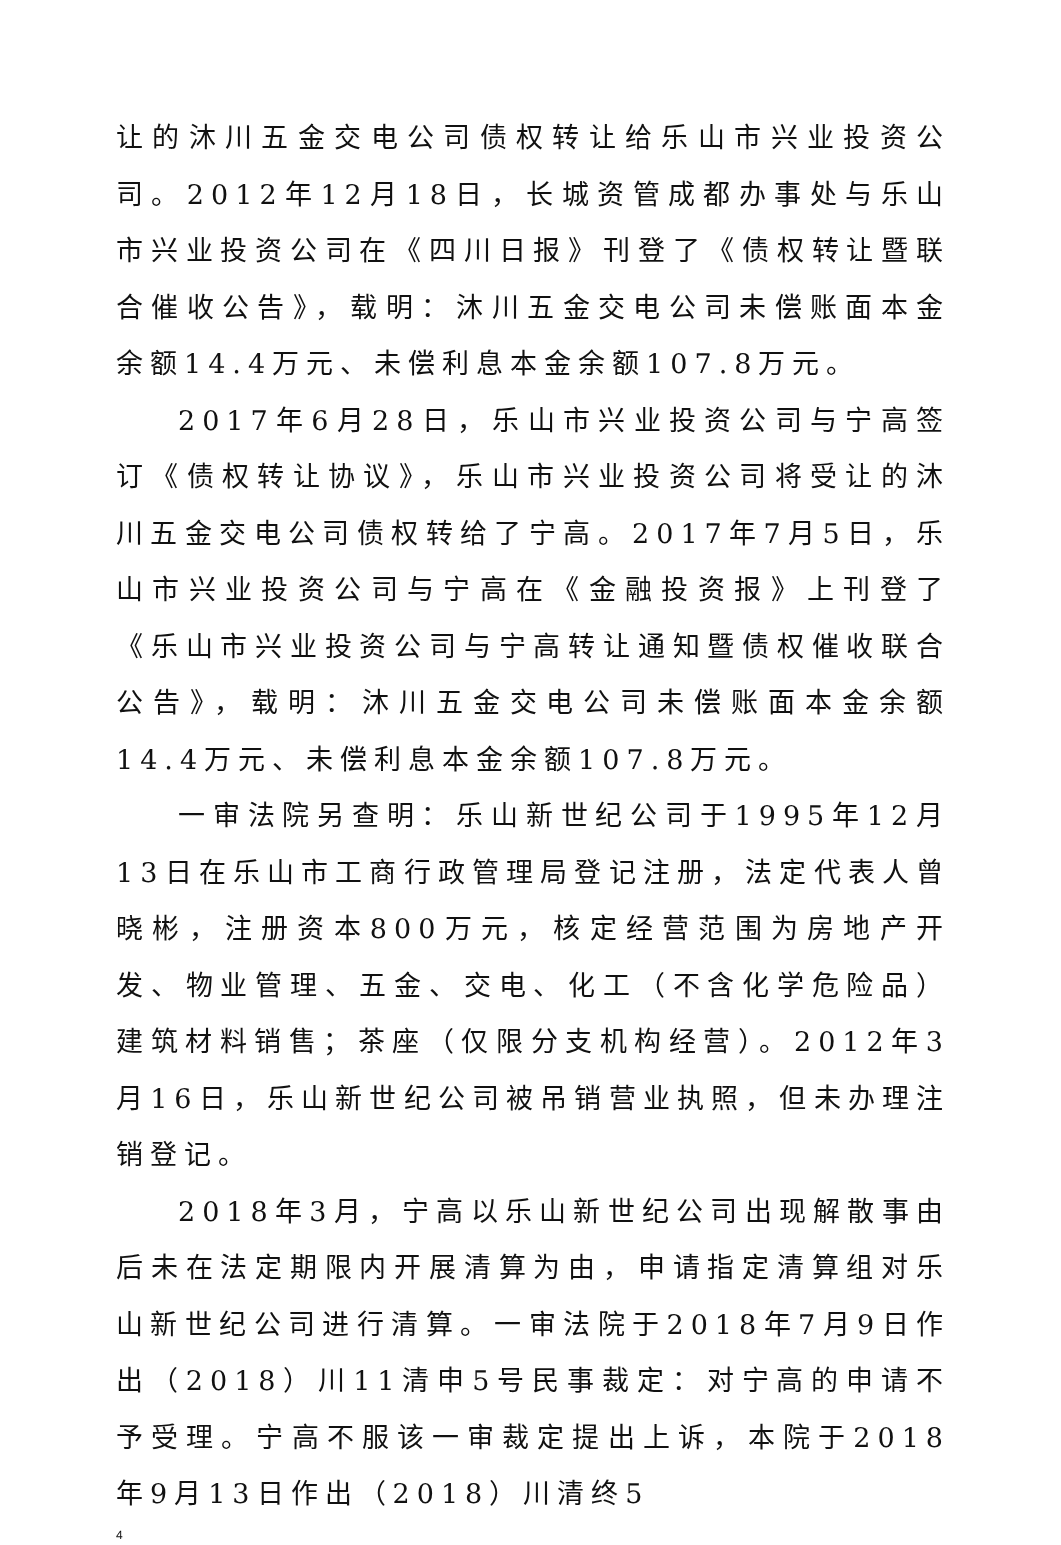让的沐川五金交电公司债权转让给乐山市兴业投资公司。2012年12月18日，长城资管成都办事处与乐山市兴业投资公司在《四川日报》刊登了《债权转让暨联合催收公告》，载明：沐川五金交电公司未偿账面本金余额14.4万元、未偿利息本金余额107.8万元。
2017年6月28日，乐山市兴业投资公司与宁高签订《债权转让协议》，乐山市兴业投资公司将受让的沐川五金交电公司债权转给了宁高。2017年7月5日，乐山市兴业投资公司与宁高在《金融投资报》上刊登了《乐山市兴业投资公司与宁高转让通知暨债权催收联合公告》，载明：沐川五金交电公司未偿账面本金余额14.4万元、未偿利息本金余额107.8万元。
一审法院另查明：乐山新世纪公司于1995年12月13日在乐山市工商行政管理局登记注册，法定代表人曾晓彬，注册资本800万元，核定经营范围为房地产开发、物业管理、五金、交电、化工（不含化学危险品）建筑材料销售；茶座（仅限分支机构经营）。2012年3月16日，乐山新世纪公司被吊销营业执照，但未办理注销登记。
2018年3月，宁高以乐山新世纪公司出现解散事由后未在法定期限内开展清算为由，申请指定清算组对乐山新世纪公司进行清算。一审法院于2018年7月9日作出（2018）川11清申5号民事裁定：对宁高的申请不予受理。宁高不服该一审裁定提出上诉，本院于2018年9月13日作出（2018）川清终5
4